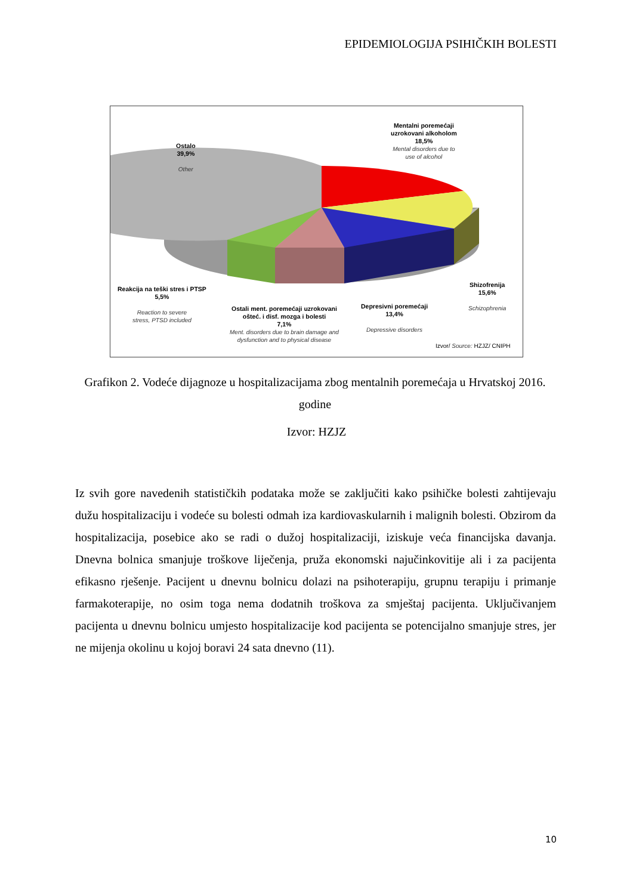EPIDEMIOLOGIJA PSIHIČKIH BOLESTI
Ostalo
39,9%
Other
Mentalni poremećaji
uzrokovani alkoholom
18,5%
Mental disorders due to
use of alcohol
Shizofrenija
15,6%
Schizophrenia
Depresivni poremećaji
13,4%
Depressive disorders
Ostali ment. poremećaji uzrokovani
ošteć. i disf. mozga i bolesti
7,1%
Ment. disorders due to brain damage and
dysfunction and to physical disease
Reakcija na teški stres i PTSP
5,5%
Reaction to severe
stress, PTSD included
Izvor/ Source: HZJZ/ CNIPH
Grafikon 2. Vodeće dijagnoze u hospitalizacijama zbog mentalnih poremećaja u Hrvatskoj 2016. godine
Izvor: HZJZ
Iz svih gore navedenih statističkih podataka može se zaključiti kako psihičke bolesti zahtijevaju dužu hospitalizaciju i vodeće su bolesti odmah iza kardiovaskularnih i malignih bolesti. Obzirom da hospitalizacija, posebice ako se radi o dužoj hospitalizaciji, iziskuje veća financijska davanja. Dnevna bolnica smanjuje troškove liječenja, pruža ekonomski najučinkovitije ali i za pacijenta efikasno rješenje. Pacijent u dnevnu bolnicu dolazi na psihoterapiju, grupnu terapiju i primanje farmakoterapije, no osim toga nema dodatnih troškova za smještaj pacijenta. Uključivanjem pacijenta u dnevnu bolnicu umjesto hospitalizacije kod pacijenta se potencijalno smanjuje stres, jer ne mijenja okolinu u kojoj boravi 24 sata dnevno (11).
10